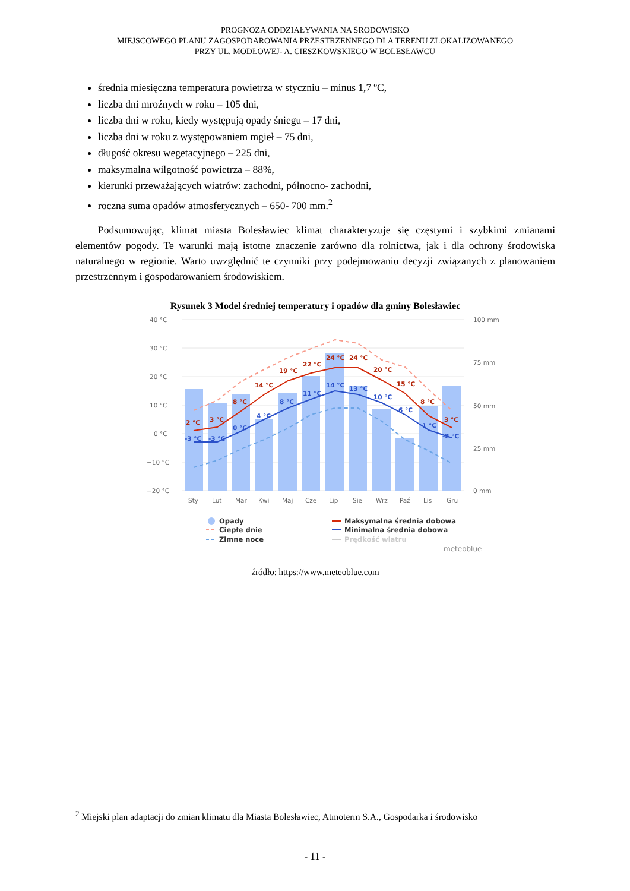PROGNOZA ODDZIAŁYWANIA NA ŚRODOWISKO
MIEJSCOWEGO PLANU ZAGOSPODAROWANIA PRZESTRZENNEGO DLA TERENU ZLOKALIZOWANEGO
PRZY UL. MODŁOWEJ- A. CIESZKOWSKIEGO W BOLESŁAWCU
średnia miesięczna temperatura powietrza w styczniu – minus 1,7 ºC,
liczba dni mroźnych w roku – 105 dni,
liczba dni w roku, kiedy występują opady śniegu – 17 dni,
liczba dni w roku z występowaniem mgieł – 75 dni,
długość okresu wegetacyjnego – 225 dni,
maksymalna wilgotność powietrza – 88%,
kierunki przeważających wiatrów: zachodni, północno- zachodni,
roczna suma opadów atmosferycznych – 650- 700 mm.<sup>2</sup>
Podsumowując, klimat miasta Bolesławiec klimat charakteryzuje się częstymi i szybkimi zmianami elementów pogody. Te warunki mają istotne znaczenie zarówno dla rolnictwa, jak i dla ochrony środowiska naturalnego w regionie. Warto uwzględnić te czynniki przy podejmowaniu decyzji związanych z planowaniem przestrzennym i gospodarowaniem środowiskiem.
Rysunek 3 Model średniej temperatury i opadów dla gminy Bolesławiec
40 °C
30 °C
20 °C
10 °C
0 °C
−10 °C
−20 °C
100 mm
75 mm
50 mm
25 mm
0 mm
2 °C
3 °C
8 °C
14 °C
19 °C
22 °C
24 °C
24 °C
20 °C
15 °C
8 °C
3 °C
-3 °C
-3 °C
0 °C
4 °C
8 °C
11 °C
14 °C
13 °C
10 °C
6 °C
1 °C
-2 °C
Sty
Lut
Mar
Kwi
Maj
Cze
Lip
Sie
Wrz
Paź
Lis
Gru
Opady
Ciepłe dnie
Zimne noce
Maksymalna średnia dobowa
Minimalna średnia dobowa
Prędkość wiatru
meteoblue
źródło: https://www.meteoblue.com
<sup>2</sup> Miejski plan adaptacji do zmian klimatu dla Miasta Bolesławiec, Atmoterm S.A., Gospodarka i środowisko
- 11 -